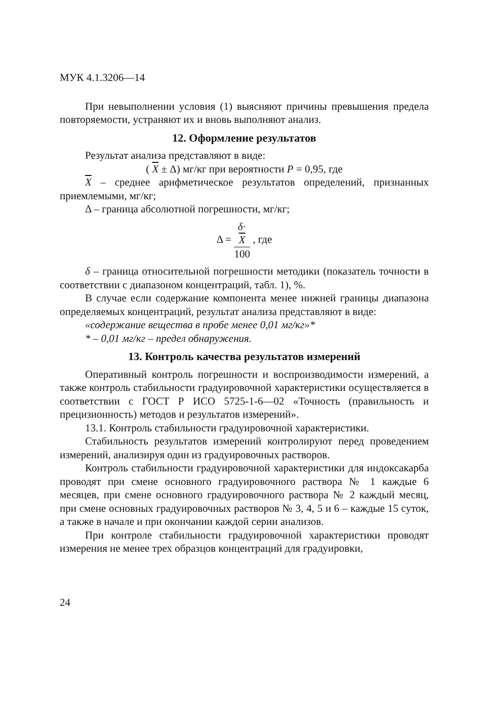МУК 4.1.3206—14
При невыполнении условия (1) выясняют причины превышения предела повторяемости, устраняют их и вновь выполняют анализ.
12. Оформление результатов
Результат анализа представляют в виде:
( X ± Δ) мг/кг при вероятности P = 0,95, где
X – среднее арифметическое результатов определений, признанных приемлемыми, мг/кг;
Δ – граница абсолютной погрешности, мг/кг;
Δ = δ·
X 100 , где
δ – граница относительной погрешности методики (показатель точности в соответствии с диапазоном концентраций, табл. 1), %.
В случае если содержание компонента менее нижней границы диапазона определяемых концентраций, результат анализа представляют в виде:
«содержание вещества в пробе менее 0,01 мг/кг»*
* – 0,01 мг/кг – предел обнаружения.
13. Контроль качества результатов измерений
Оперативный контроль погрешности и воспроизводимости измерений, а также контроль стабильности градуировочной характеристики осуществляется в соответствии с ГОСТ Р ИСО 5725-1-6—02 «Точность (правильность и прецизионность) методов и результатов измерений».
13.1. Контроль стабильности градуировочной характеристики.
Стабильность результатов измерений контролируют перед проведением измерений, анализируя один из градуировочных растворов.
Контроль стабильности градуировочной характеристики для индоксакарба проводят при смене основного градуировочного раствора № 1 каждые 6 месяцев, при смене основного градуировочного раствора № 2 каждый месяц, при смене основных градуировочных растворов № 3, 4, 5 и 6 – каждые 15 суток, а также в начале и при окончании каждой серии анализов.
При контроле стабильности градуировочной характеристики проводят измерения не менее трех образцов концентраций для градуировки,
24